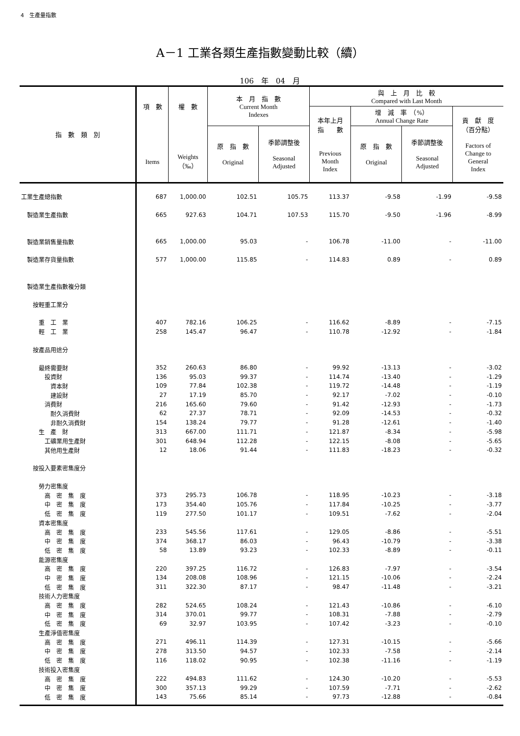4　生產量指數
A－1 工業各類生產指數變動比較（續）
106　年　04　月
| 指 數 類 別 | 項 數 | 權 數 | 本 月 指 數 Current Month Indexes | | 與 上 月 比 較 Compared with Last Month | | | |
| --- | --- | --- | --- | --- | --- | --- | --- | --- |
| | | | | | 本年上月 指 數 Previous Month Index | 增 減 率 （%） Annual Change Rate | | 貢 獻 度 （百分點） Factors of Change to General Index |
| | Items | Weights （‰） | 原 指 數 Original | 季節調整後 Seasonal Adjusted | | 原 指 數 Original | 季節調整後 Seasonal Adjusted | |
| 工業生產總指數 | 687 | 1,000.00 | 102.51 | 105.75 | 113.37 | -9.58 | -1.99 | -9.58 |
| 製造業生產指數 | 665 | 927.63 | 104.71 | 107.53 | 115.70 | -9.50 | -1.96 | -8.99 |
| 製造業銷售量指數 | 665 | 1,000.00 | 95.03 | - | 106.78 | -11.00 | - | -11.00 |
| 製造業存貨量指數 | 577 | 1,000.00 | 115.85 | - | 114.83 | 0.89 | - | 0.89 |
| 製造業生產指數複分類 | | | | | | | | |
| 按輕重工業分 | | | | | | | | |
| 重 工 業 | 407 | 782.16 | 106.25 | - | 116.62 | -8.89 | - | -7.15 |
| 輕 工 業 | 258 | 145.47 | 96.47 | - | 110.78 | -12.92 | - | -1.84 |
| 按產品用途分 | | | | | | | | |
| 最終需要財 | 352 | 260.63 | 86.80 | - | 99.92 | -13.13 | - | -3.02 |
| 投資財 | 136 | 95.03 | 99.37 | - | 114.74 | -13.40 | - | -1.29 |
| 資本財 | 109 | 77.84 | 102.38 | - | 119.72 | -14.48 | - | -1.19 |
| 建設財 | 27 | 17.19 | 85.70 | - | 92.17 | -7.02 | - | -0.10 |
| 消費財 | 216 | 165.60 | 79.60 | - | 91.42 | -12.93 | - | -1.73 |
| 耐久消費財 | 62 | 27.37 | 78.71 | - | 92.09 | -14.53 | - | -0.32 |
| 非耐久消費財 | 154 | 138.24 | 79.77 | - | 91.28 | -12.61 | - | -1.40 |
| 生 產 財 | 313 | 667.00 | 111.71 | - | 121.87 | -8.34 | - | -5.98 |
| 工礦業用生產財 | 301 | 648.94 | 112.28 | - | 122.15 | -8.08 | - | -5.65 |
| 其他用生產財 | 12 | 18.06 | 91.44 | - | 111.83 | -18.23 | - | -0.32 |
| 按投入要素密集度分 | | | | | | | | |
| 勞力密集度 | | | | | | | | |
| 高 密 集 度 | 373 | 295.73 | 106.78 | - | 118.95 | -10.23 | - | -3.18 |
| 中 密 集 度 | 173 | 354.40 | 105.76 | - | 117.84 | -10.25 | - | -3.77 |
| 低 密 集 度 | 119 | 277.50 | 101.17 | - | 109.51 | -7.62 | - | -2.04 |
| 資本密集度 | | | | | | | | |
| 高 密 集 度 | 233 | 545.56 | 117.61 | - | 129.05 | -8.86 | - | -5.51 |
| 中 密 集 度 | 374 | 368.17 | 86.03 | - | 96.43 | -10.79 | - | -3.38 |
| 低 密 集 度 | 58 | 13.89 | 93.23 | - | 102.33 | -8.89 | - | -0.11 |
| 能源密集度 | | | | | | | | |
| 高 密 集 度 | 220 | 397.25 | 116.72 | - | 126.83 | -7.97 | - | -3.54 |
| 中 密 集 度 | 134 | 208.08 | 108.96 | - | 121.15 | -10.06 | - | -2.24 |
| 低 密 集 度 | 311 | 322.30 | 87.17 | - | 98.47 | -11.48 | - | -3.21 |
| 技術人力密集度 | | | | | | | | |
| 高 密 集 度 | 282 | 524.65 | 108.24 | - | 121.43 | -10.86 | - | -6.10 |
| 中 密 集 度 | 314 | 370.01 | 99.77 | - | 108.31 | -7.88 | - | -2.79 |
| 低 密 集 度 | 69 | 32.97 | 103.95 | - | 107.42 | -3.23 | - | -0.10 |
| 生產淨值密集度 | | | | | | | | |
| 高 密 集 度 | 271 | 496.11 | 114.39 | - | 127.31 | -10.15 | - | -5.66 |
| 中 密 集 度 | 278 | 313.50 | 94.57 | - | 102.33 | -7.58 | - | -2.14 |
| 低 密 集 度 | 116 | 118.02 | 90.95 | - | 102.38 | -11.16 | - | -1.19 |
| 技術投入密集度 | | | | | | | | |
| 高 密 集 度 | 222 | 494.83 | 111.62 | - | 124.30 | -10.20 | - | -5.53 |
| 中 密 集 度 | 300 | 357.13 | 99.29 | - | 107.59 | -7.71 | - | -2.62 |
| 低 密 集 度 | 143 | 75.66 | 85.14 | - | 97.73 | -12.88 | - | -0.84 |